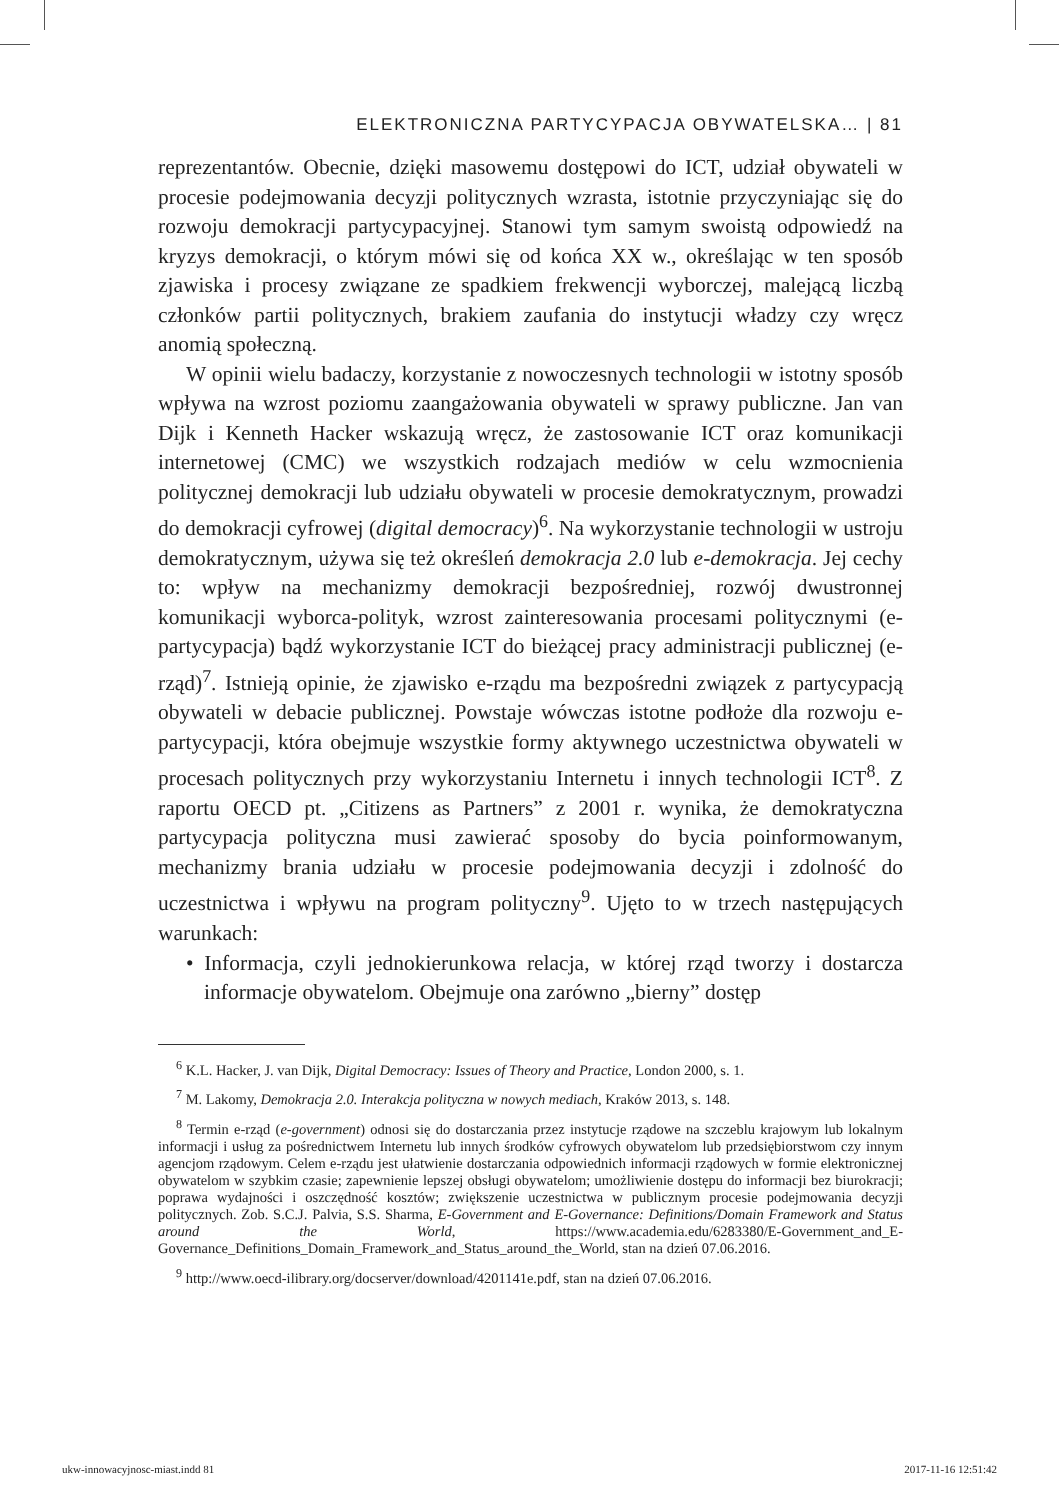ELEKTRONICZNA PARTYCYPACJA OBYWATELSKA… | 81
reprezentantów. Obecnie, dzięki masowemu dostępowi do ICT, udział obywateli w procesie podejmowania decyzji politycznych wzrasta, istotnie przyczyniając się do rozwoju demokracji partycypacyjnej. Stanowi tym samym swoistą odpowiedź na kryzys demokracji, o którym mówi się od końca XX w., określając w ten sposób zjawiska i procesy związane ze spadkiem frekwencji wyborczej, malejącą liczbą członków partii politycznych, brakiem zaufania do instytucji władzy czy wręcz anomią społeczną.
W opinii wielu badaczy, korzystanie z nowoczesnych technologii w istotny sposób wpływa na wzrost poziomu zaangażowania obywateli w sprawy publiczne. Jan van Dijk i Kenneth Hacker wskazują wręcz, że zastosowanie ICT oraz komunikacji internetowej (CMC) we wszystkich rodzajach mediów w celu wzmocnienia politycznej demokracji lub udziału obywateli w procesie demokratycznym, prowadzi do demokracji cyfrowej (digital democracy)<sup>6</sup>. Na wykorzystanie technologii w ustroju demokratycznym, używa się też określeń demokracja 2.0 lub e-demokracja. Jej cechy to: wpływ na mechanizmy demokracji bezpośredniej, rozwój dwustronnej komunikacji wyborca-polityk, wzrost zainteresowania procesami politycznymi (e-partycypacja) bądź wykorzystanie ICT do bieżącej pracy administracji publicznej (e-rząd)<sup>7</sup>. Istnieją opinie, że zjawisko e-rządu ma bezpośredni związek z partycypacją obywateli w debacie publicznej. Powstaje wówczas istotne podłoże dla rozwoju e-partycypacji, która obejmuje wszystkie formy aktywnego uczestnictwa obywateli w procesach politycznych przy wykorzystaniu Internetu i innych technologii ICT<sup>8</sup>. Z raportu OECD pt. „Citizens as Partners” z 2001 r. wynika, że demokratyczna partycypacja polityczna musi zawierać sposoby do bycia poinformowanym, mechanizmy brania udziału w procesie podejmowania decyzji i zdolność do uczestnictwa i wpływu na program polityczny<sup>9</sup>. Ujęto to w trzech następujących warunkach:
• Informacja, czyli jednokierunkowa relacja, w której rząd tworzy i dostarcza informacje obywatelom. Obejmuje ona zarówno „bierny” dostęp
<sup>6</sup> K.L. Hacker, J. van Dijk, Digital Democracy: Issues of Theory and Practice, London 2000, s. 1.
<sup>7</sup> M. Lakomy, Demokracja 2.0. Interakcja polityczna w nowych mediach, Kraków 2013, s. 148.
<sup>8</sup> Termin e-rząd (e-government) odnosi się do dostarczania przez instytucje rządowe na szczeblu krajowym lub lokalnym informacji i usług za pośrednictwem Internetu lub innych środków cyfrowych obywatelom lub przedsiębiorstwom czy innym agencjom rządowym. Celem e-rządu jest ułatwienie dostarczania odpowiednich informacji rządowych w formie elektronicznej obywatelom w szybkim czasie; zapewnienie lepszej obsługi obywatelom; umożliwienie dostępu do informacji bez biurokracji; poprawa wydajności i oszczędność kosztów; zwiększenie uczestnictwa w publicznym procesie podejmowania decyzji politycznych. Zob. S.C.J. Palvia, S.S. Sharma, E-Government and E-Governance: Definitions/Domain Framework and Status around the World, https://www.academia.edu/6283380/E-Government_and_E-Governance_Definitions_Domain_Framework_and_Status_around_the_World, stan na dzień 07.06.2016.
<sup>9</sup> http://www.oecd-ilibrary.org/docserver/download/4201141e.pdf, stan na dzień 07.06.2016.
ukw-innowacyjnosc-miast.indd 81
2017-11-16 12:51:42